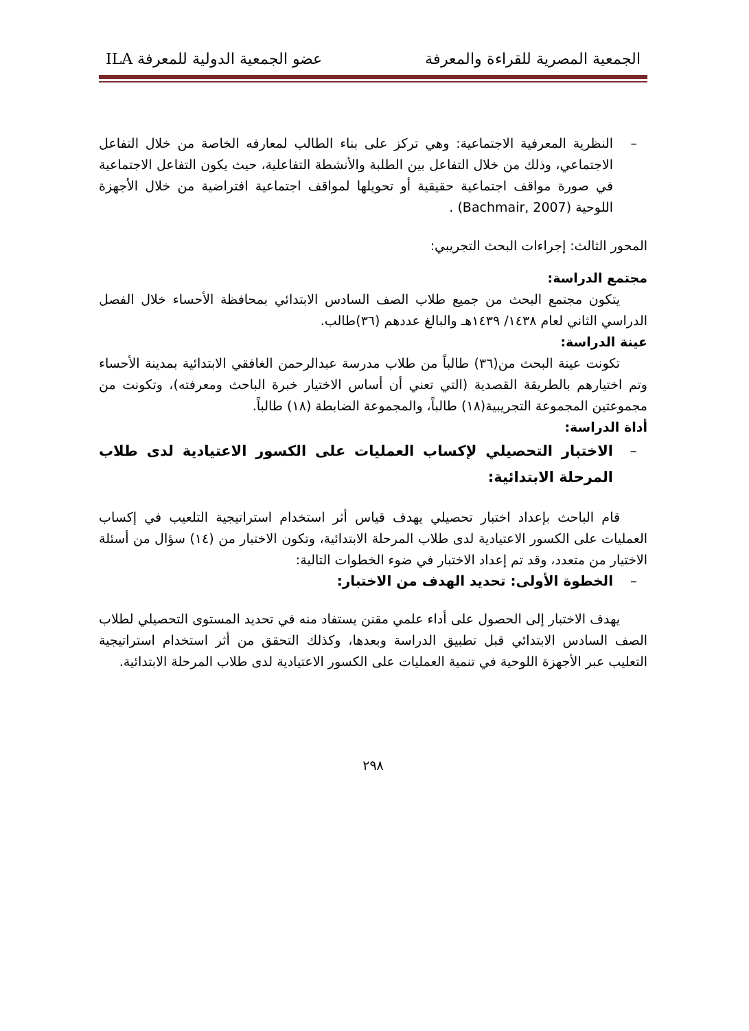الجمعية المصرية للقراءة والمعرفة عضو الجمعية الدولية للمعرفة ILA
– النظرية المعرفية الاجتماعية: وهي تركز على بناء الطالب لمعارفه الخاصة من خلال التفاعل الاجتماعي، وذلك من خلال التفاعل بين الطلبة والأنشطة التفاعلية، حيث يكون التفاعل الاجتماعية في صورة مواقف اجتماعية حقيقية أو تحويلها لمواقف اجتماعية افتراضية من خلال الأجهزة اللوحية (Bachmair, 2007) .
المحور الثالث: إجراءات البحث التجريبي:
مجتمع الدراسة:
يتكون مجتمع البحث من جميع طلاب الصف السادس الابتدائي بمحافظة الأحساء خلال الفصل الدراسي الثاني لعام ١٤٣٨/ ١٤٣٩هـ والبالغ عددهم (٣٦)طالب.
عينة الدراسة:
تكونت عينة البحث من(٣٦) طالباً من طلاب مدرسة عبدالرحمن الغافقي الابتدائية بمدينة الأحساء وتم اختيارهم بالطريقة القصدية (التي تعني أن أساس الاختيار خبرة الباحث ومعرفته)، وتكونت من مجموعتين المجموعة التجريبية(١٨) طالباً، والمجموعة الضابطة (١٨) طالباً.
أداة الدراسة:
– الاختبار التحصيلي لإكساب العمليات على الكسور الاعتيادية لدى طلاب المرحلة الابتدائية:
قام الباحث بإعداد اختبار تحصيلي يهدف قياس أثر استخدام استراتيجية التلعيب في إكساب العمليات على الكسور الاعتيادية لدى طلاب المرحلة الابتدائية، وتكون الاختبار من (١٤) سؤال من أسئلة الاختيار من متعدد، وقد تم إعداد الاختبار في ضوء الخطوات التالية:
– الخطوة الأولى: تحديد الهدف من الاختبار:
يهدف الاختبار إلى الحصول على أداء علمي مقنن يستفاد منه في تحديد المستوى التحصيلي لطلاب الصف السادس الابتدائي قبل تطبيق الدراسة وبعدها، وكذلك التحقق من أثر استخدام استراتيجية التعليب عبر الأجهزة اللوحية في تنمية العمليات على الكسور الاعتيادية لدى طلاب المرحلة الابتدائية.
٢٩٨